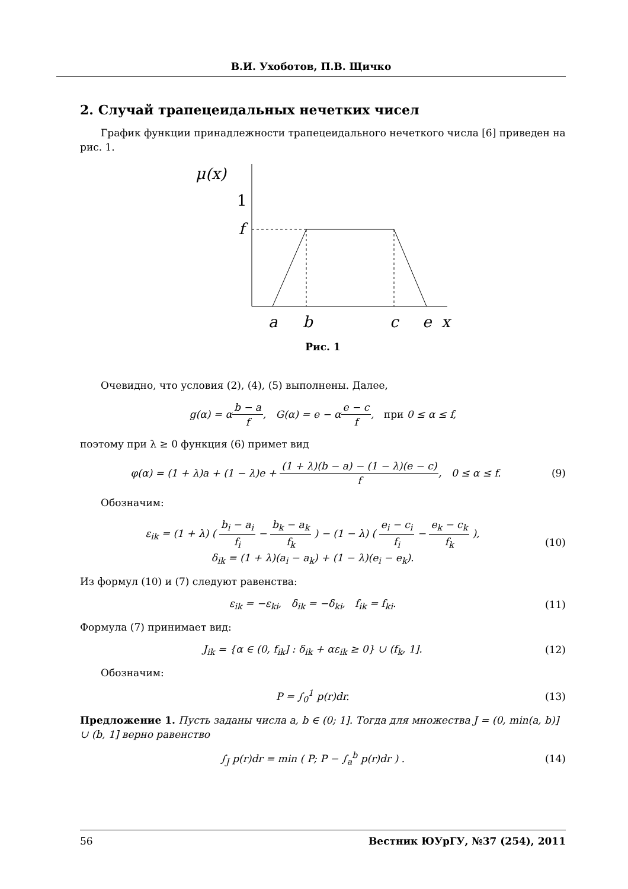В.И. Ухоботов, П.В. Щичко
2. Случай трапецеидальных нечетких чисел
График функции принадлежности трапецеидального нечеткого числа [6] приведен на рис. 1.
μ(x)
1
f
a
b
c
e
x
Рис. 1
Очевидно, что условия (2), (4), (5) выполнены. Далее,
g(α) = αb − a f, G(α) = e − αe − c f, при 0 ≤ α ≤ f,
поэтому при λ ≥ 0 функция (6) примет вид
φ(α) = (1 + λ)a + (1 − λ)e + (1 + λ)(b − a) − (1 − λ)(e − c) f, 0 ≤ α ≤ f.
(9)
Обозначим:
ε<sub>ik</sub> = (1 + λ) ( b<sub>i</sub> − a<sub>i</sub> f<sub>i</sub> − b<sub>k</sub> − a<sub>k</sub> f<sub>k</sub> ) − (1 − λ) ( e<sub>i</sub> − c<sub>i</sub> f<sub>i</sub> − e<sub>k</sub> − c<sub>k</sub> f<sub>k</sub> ),
δ<sub>ik</sub> = (1 + λ)(a<sub>i</sub> − a<sub>k</sub>) + (1 − λ)(e<sub>i</sub> − e<sub>k</sub>).
(10)
Из формул (10) и (7) следуют равенства:
ε<sub>ik</sub> = −ε<sub>ki</sub>, δ<sub>ik</sub> = −δ<sub>ki</sub>, f<sub>ik</sub> = f<sub>ki</sub>.
(11)
Формула (7) принимает вид:
J<sub>ik</sub> = {α ∈ (0, f<sub>ik</sub>] : δ<sub>ik</sub> + αε<sub>ik</sub> ≥ 0} ∪ (f<sub>k</sub>, 1].
(12)
Обозначим:
P = ∫<sub>0</sub><sup>1</sup> p(r)dr. (13)
Предложение 1. Пусть заданы числа a, b ∈ (0; 1]. Тогда для множества J = (0, min(a, b)] ∪ (b, 1] верно равенство
∫<sub>J</sub> p(r)dr = min ( P; P − ∫<sub>a</sub><sup>b</sup> p(r)dr ) .
(14)
56 Вестник ЮУрГУ, №37 (254), 2011